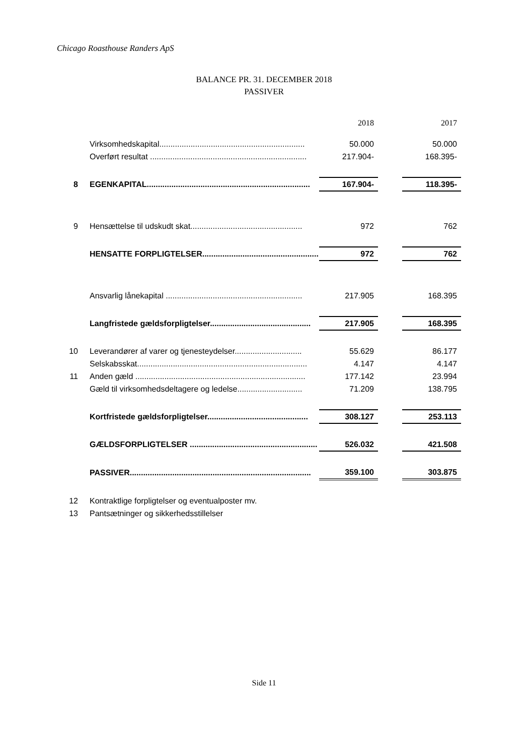Chicago Roasthouse Randers ApS
BALANCE PR. 31. DECEMBER 2018
PASSIVER
| | | 2018 | | 2017 |
| --- | --- | --- | --- | --- |
| | Virksomhedskapital................................................................. | 50.000 | | 50.000 |
| | Overført resultat ...................................................................... | 217.904- | | 168.395- |
| 8 | EGENKAPITAL......................................................................... | 167.904- | | 118.395- |
| 9 | Hensættelse til udskudt skat.................................................. | 972 | | 762 |
| | HENSATTE FORPLIGTELSER.................................................... | 972 | | 762 |
| | Ansvarlig lånekapital ............................................................. | 217.905 | | 168.395 |
| | Langfristede gældsforpligtelser............................................. | 217.905 | | 168.395 |
| 10 | Leverandører af varer og tjenesteydelser.............................. | 55.629 | | 86.177 |
| | Selskabsskat............................................................................ | 4.147 | | 4.147 |
| 11 | Anden gæld ............................................................................ | 177.142 | | 23.994 |
| | Gæld til virksomhedsdeltagere og ledelse............................. | 71.209 | | 138.795 |
| | Kortfristede gældsforpligtelser............................................. | 308.127 | | 253.113 |
| | GÆLDSFORPLIGTELSER ......................................................... | 526.032 | | 421.508 |
| | PASSIVER................................................................................. | 359.100 | | 303.875 |
| 12 | Kontraktlige forpligtelser og eventualposter mv. | | | |
| 13 | Pantsætninger og sikkerhedsstillelser | | | |
Side 11